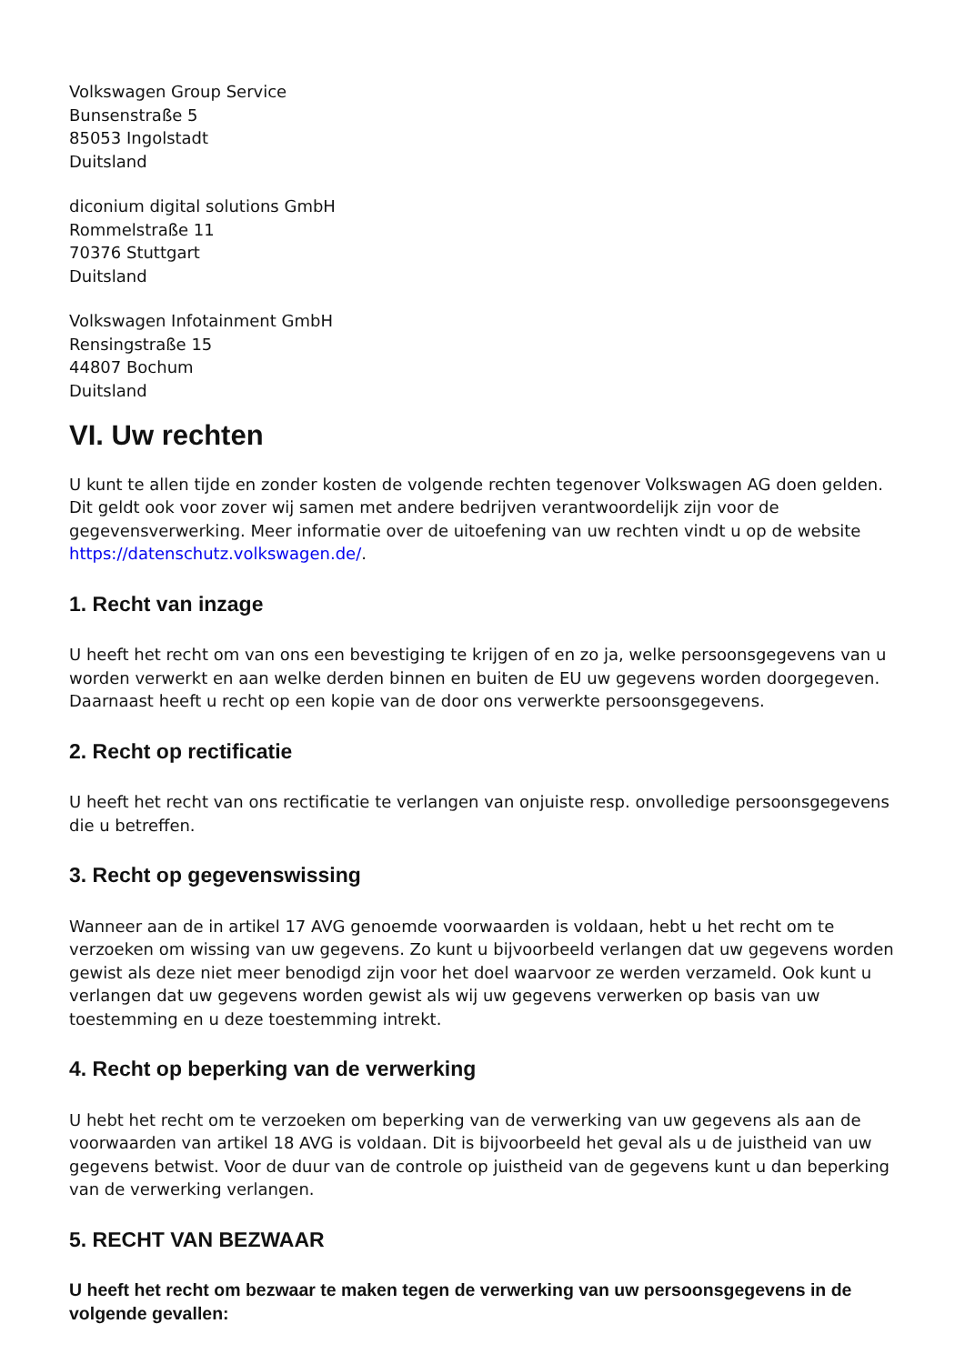Volkswagen Group Service
Bunsenstraße 5
85053 Ingolstadt
Duitsland
diconium digital solutions GmbH
Rommelstraße 11
70376 Stuttgart
Duitsland
Volkswagen Infotainment GmbH
Rensingstraße 15
44807 Bochum
Duitsland
VI. Uw rechten
U kunt te allen tijde en zonder kosten de volgende rechten tegenover Volkswagen AG doen gelden. Dit geldt ook voor zover wij samen met andere bedrijven verantwoordelijk zijn voor de gegevensverwerking. Meer informatie over de uitoefening van uw rechten vindt u op de website https://datenschutz.volkswagen.de/.
1. Recht van inzage
U heeft het recht om van ons een bevestiging te krijgen of en zo ja, welke persoonsgegevens van u worden verwerkt en aan welke derden binnen en buiten de EU uw gegevens worden doorgegeven. Daarnaast heeft u recht op een kopie van de door ons verwerkte persoonsgegevens.
2. Recht op rectificatie
U heeft het recht van ons rectificatie te verlangen van onjuiste resp. onvolledige persoonsgegevens die u betreffen.
3. Recht op gegevenswissing
Wanneer aan de in artikel 17 AVG genoemde voorwaarden is voldaan, hebt u het recht om te verzoeken om wissing van uw gegevens. Zo kunt u bijvoorbeeld verlangen dat uw gegevens worden gewist als deze niet meer benodigd zijn voor het doel waarvoor ze werden verzameld. Ook kunt u verlangen dat uw gegevens worden gewist als wij uw gegevens verwerken op basis van uw toestemming en u deze toestemming intrekt.
4. Recht op beperking van de verwerking
U hebt het recht om te verzoeken om beperking van de verwerking van uw gegevens als aan de voorwaarden van artikel 18 AVG is voldaan. Dit is bijvoorbeeld het geval als u de juistheid van uw gegevens betwist. Voor de duur van de controle op juistheid van de gegevens kunt u dan beperking van de verwerking verlangen.
5. RECHT VAN BEZWAAR
U heeft het recht om bezwaar te maken tegen de verwerking van uw persoonsgegevens in de volgende gevallen: